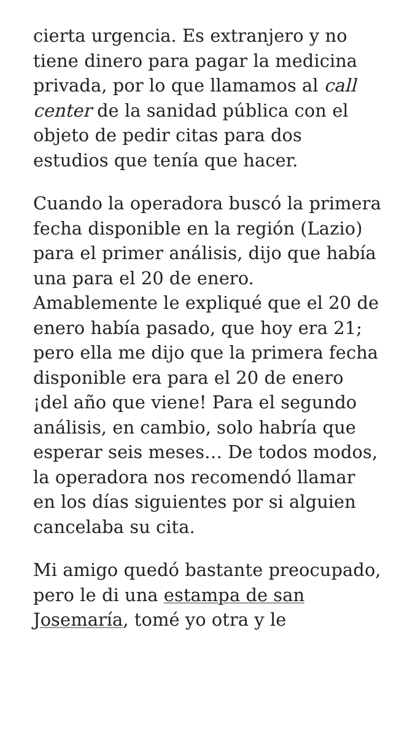cierta urgencia. Es extranjero y no tiene dinero para pagar la medicina privada, por lo que llamamos al call center de la sanidad pública con el objeto de pedir citas para dos estudios que tenía que hacer.
Cuando la operadora buscó la primera fecha disponible en la región (Lazio) para el primer análisis, dijo que había una para el 20 de enero. Amablemente le expliqué que el 20 de enero había pasado, que hoy era 21; pero ella me dijo que la primera fecha disponible era para el 20 de enero ¡del año que viene! Para el segundo análisis, en cambio, solo habría que esperar seis meses… De todos modos, la operadora nos recomendó llamar en los días siguientes por si alguien cancelaba su cita.
Mi amigo quedó bastante preocupado, pero le di una estampa de san Josemaría, tomé yo otra y le